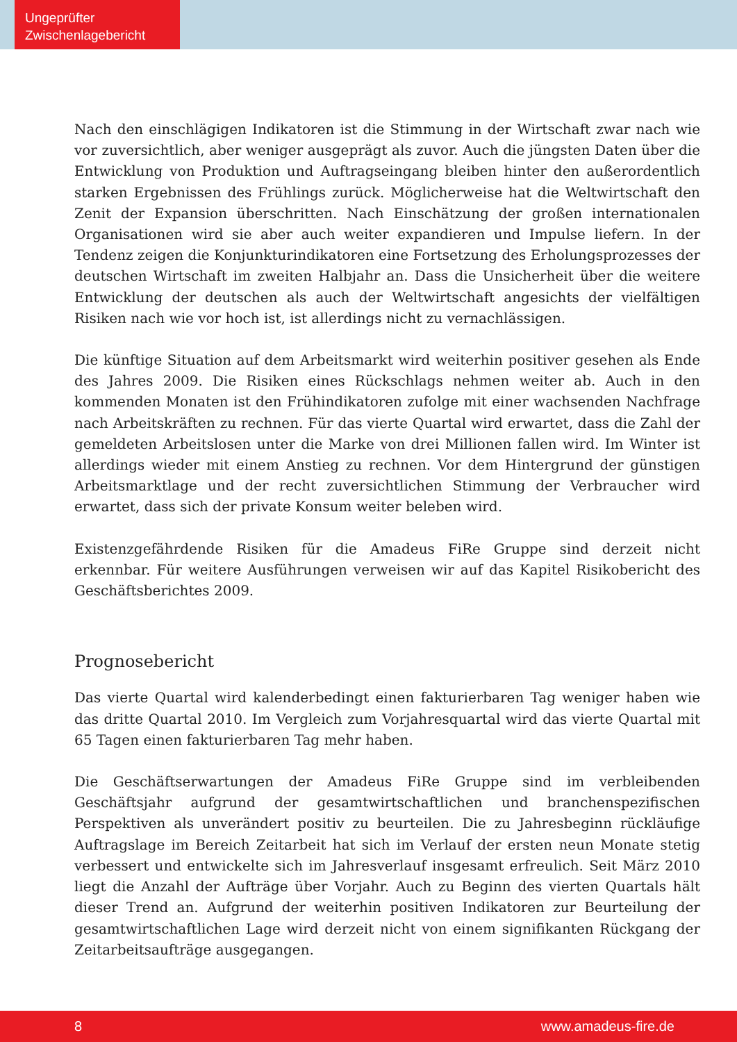Ungeprüfter
Zwischenlagebericht
Nach den einschlägigen Indikatoren ist die Stimmung in der Wirtschaft zwar nach wie vor zuversichtlich, aber weniger ausgeprägt als zuvor. Auch die jüngsten Daten über die Entwicklung von Produktion und Auftragseingang bleiben hinter den außerordentlich starken Ergebnissen des Frühlings zurück. Möglicherweise hat die Weltwirtschaft den Zenit der Expansion überschritten. Nach Einschätzung der großen internationalen Organisationen wird sie aber auch weiter expandieren und Impulse liefern. In der Tendenz zeigen die Konjunkturindikatoren eine Fortsetzung des Erholungsprozesses der deutschen Wirtschaft im zweiten Halbjahr an. Dass die Unsicherheit über die weitere Entwicklung der deutschen als auch der Weltwirtschaft angesichts der vielfältigen Risiken nach wie vor hoch ist, ist allerdings nicht zu vernachlässigen.
Die künftige Situation auf dem Arbeitsmarkt wird weiterhin positiver gesehen als Ende des Jahres 2009. Die Risiken eines Rückschlags nehmen weiter ab. Auch in den kommenden Monaten ist den Frühindikatoren zufolge mit einer wachsenden Nachfrage nach Arbeitskräften zu rechnen. Für das vierte Quartal wird erwartet, dass die Zahl der gemeldeten Arbeitslosen unter die Marke von drei Millionen fallen wird. Im Winter ist allerdings wieder mit einem Anstieg zu rechnen. Vor dem Hintergrund der günstigen Arbeitsmarktlage und der recht zuversichtlichen Stimmung der Verbraucher wird erwartet, dass sich der private Konsum weiter beleben wird.
Existenzgefährdende Risiken für die Amadeus FiRe Gruppe sind derzeit nicht erkennbar. Für weitere Ausführungen verweisen wir auf das Kapitel Risikobericht des Geschäftsberichtes 2009.
Prognosebericht
Das vierte Quartal wird kalenderbedingt einen fakturierbaren Tag weniger haben wie das dritte Quartal 2010. Im Vergleich zum Vorjahresquartal wird das vierte Quartal mit 65 Tagen einen fakturierbaren Tag mehr haben.
Die Geschäftserwartungen der Amadeus FiRe Gruppe sind im verbleibenden Geschäftsjahr aufgrund der gesamtwirtschaftlichen und branchenspezifischen Perspektiven als unverändert positiv zu beurteilen. Die zu Jahresbeginn rückläufige Auftragslage im Bereich Zeitarbeit hat sich im Verlauf der ersten neun Monate stetig verbessert und entwickelte sich im Jahresverlauf insgesamt erfreulich. Seit März 2010 liegt die Anzahl der Aufträge über Vorjahr. Auch zu Beginn des vierten Quartals hält dieser Trend an. Aufgrund der weiterhin positiven Indikatoren zur Beurteilung der gesamtwirtschaftlichen Lage wird derzeit nicht von einem signifikanten Rückgang der Zeitarbeitsaufträge ausgegangen.
8 www.amadeus-fire.de